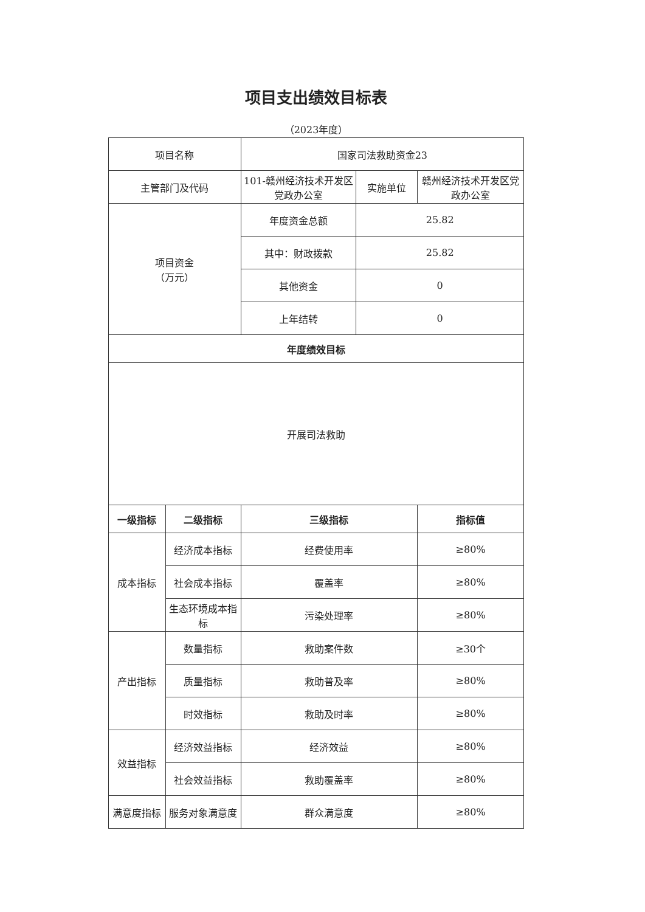项目支出绩效目标表
（2023年度）
| 项目名称 | | 国家司法救助资金23 | | |
| 主管部门及代码 | | 101-赣州经济技术开发区党政办公室 | 实施单位 | 赣州经济技术开发区党政办公室 |
| 项目资金 （万元） | | 年度资金总额 | 25.82 | |
| | | 其中：财政拨款 | 25.82 | |
| | | 其他资金 | 0 | |
| | | 上年结转 | 0 | |
| 年度绩效目标 | | | | |
| 开展司法救助 | | | | |
| 一级指标 | 二级指标 | 三级指标 | | 指标值 |
| 成本指标 | 经济成本指标 | 经费使用率 | | ≥80% |
| | 社会成本指标 | 覆盖率 | | ≥80% |
| | 生态环境成本指标 | 污染处理率 | | ≥80% |
| 产出指标 | 数量指标 | 救助案件数 | | ≥30个 |
| | 质量指标 | 救助普及率 | | ≥80% |
| | 时效指标 | 救助及时率 | | ≥80% |
| 效益指标 | 经济效益指标 | 经济效益 | | ≥80% |
| | 社会效益指标 | 救助覆盖率 | | ≥80% |
| 满意度指标 | 服务对象满意度 | 群众满意度 | | ≥80% |